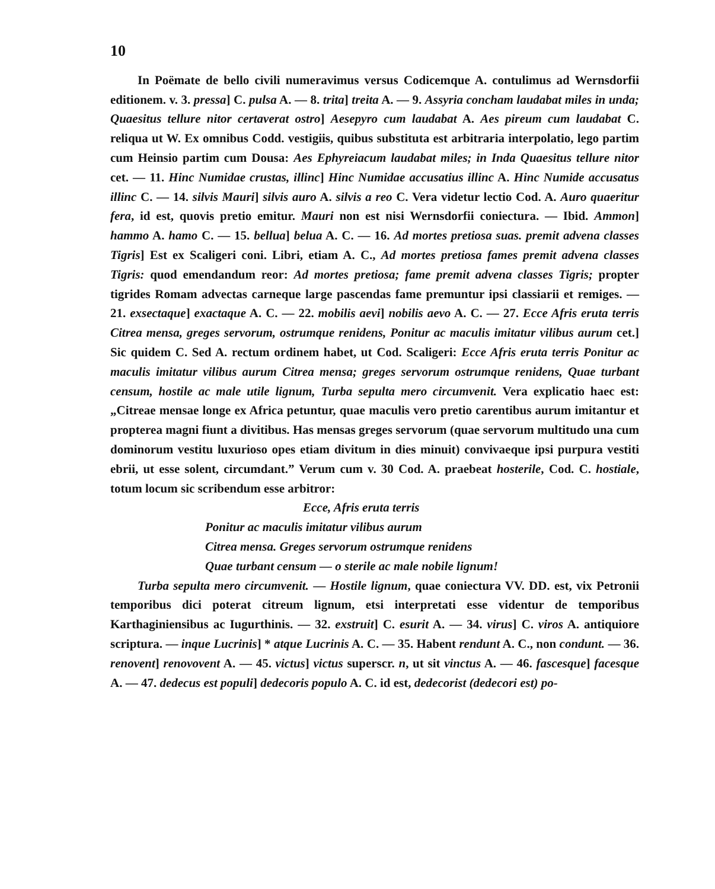10
In Poëmate de bello civili numeravimus versus Codicemque A. contulimus ad Wernsdorfii editionem. v. 3. pressa] C. pulsa A. — 8. trita] treita A. — 9. Assyria concham laudabat miles in unda; Quaesitus tellure nitor certaverat ostro] Aesepyro cum laudabat A. Aes pireum cum laudabat C. reliqua ut W. Ex omnibus Codd. vestigiis, quibus substituta est arbitraria interpolatio, lego partim cum Heinsio partim cum Dousa: Aes Ephyreiacum laudabat miles; in Inda Quaesitus tellure nitor cet. — 11. Hinc Numidae crustas, illinc] Hinc Numidae accusatius illinc A. Hinc Numide accusatus illinc C. — 14. silvis Mauri] silvis auro A. silvis a reo C. Vera videtur lectio Cod. A. Auro quaeritur fera, id est, quovis pretio emitur. Mauri non est nisi Wernsdorfii coniectura. — Ibid. Ammon] hammo A. hamo C. — 15. bellua] belua A. C. — 16. Ad mortes pretiosa suas. premit advena classes Tigris] Est ex Scaligeri coni. Libri, etiam A. C., Ad mortes pretiosa fames premit advena classes Tigris: quod emendandum reor: Ad mortes pretiosa; fame premit advena classes Tigris; propter tigrides Romam advectas carneque large pascendas fame premuntur ipsi classiarii et remiges. — 21. exsectaque] exactaque A. C. — 22. mobilis aevi] nobilis aevo A. C. — 27. Ecce Afris eruta terris Citrea mensa, greges servorum, ostrumque renidens, Ponitur ac maculis imitatur vilibus aurum cet.] Sic quidem C. Sed A. rectum ordinem habet, ut Cod. Scaligeri: Ecce Afris eruta terris Ponitur ac maculis imitatur vilibus aurum Citrea mensa; greges servorum ostrumque renidens, Quae turbant censum, hostile ac male utile lignum, Turba sepulta mero circumvenit. Vera explicatio haec est: „Citreae mensae longe ex Africa petuntur, quae maculis vero pretio carentibus aurum imitantur et propterea magni fiunt a divitibus. Has mensas greges servorum (quae servorum multitudo una cum dominorum vestitu luxurioso opes etiam divitum in dies minuit) convivaeque ipsi purpura vestiti ebrii, ut esse solent, circumdant.” Verum cum v. 30 Cod. A. praebeat hosterile, Cod. C. hostiale, totum locum sic scribendum esse arbitror:
Ecce, Afris eruta terris
Ponitur ac maculis imitatur vilibus aurum
Citrea mensa. Greges servorum ostrumque renidens
Quae turbant censum — o sterile ac male nobile lignum!
Turba sepulta mero circumvenit. — Hostile lignum, quae coniectura VV. DD. est, vix Petronii temporibus dici poterat citreum lignum, etsi interpretati esse videntur de temporibus Karthaginiensibus ac Iugurthinis. — 32. exstruit] C. esurit A. — 34. virus] C. viros A. antiquiore scriptura. — inque Lucrinis] * atque Lucrinis A. C. — 35. Habent rendunt A. C., non condunt. — 36. renovent] renovovent A. — 45. victus] victus superscr. n, ut sit vinctus A. — 46. fascesque] facesque A. — 47. dedecus est populi] dedecoris populo A. C. id est, dedecorist (dedecori est) po-